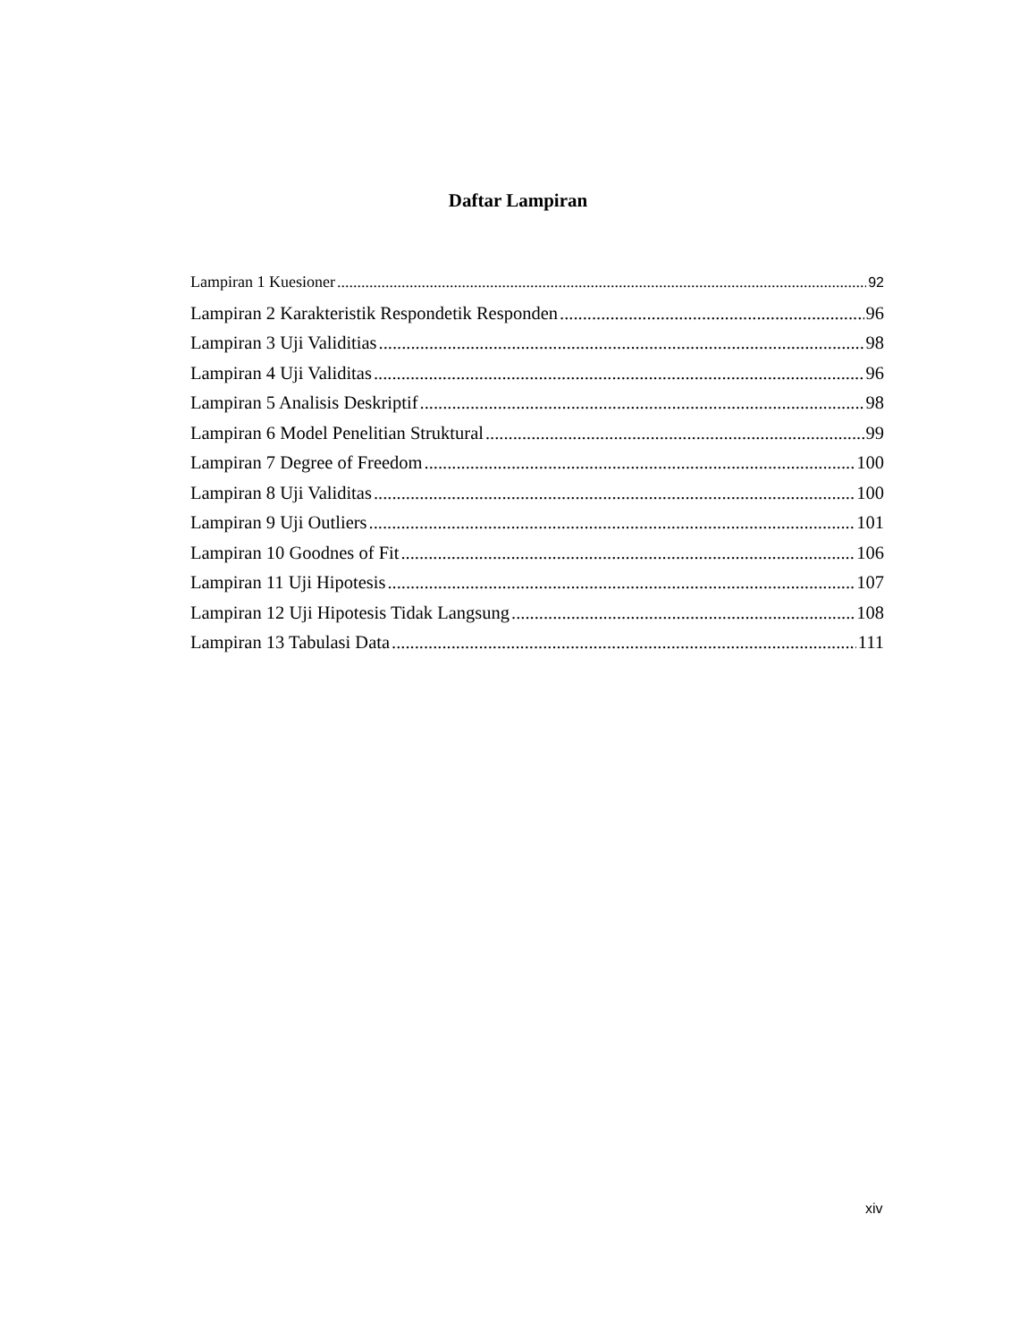Daftar Lampiran
Lampiran 1 Kuesioner 92
Lampiran 2 Karakteristik Respondetik Responden 96
Lampiran 3 Uji Validitias 98
Lampiran 4 Uji Validitas 96
Lampiran 5 Analisis Deskriptif 98
Lampiran 6 Model Penelitian Struktural 99
Lampiran 7 Degree of Freedom 100
Lampiran 8 Uji Validitas 100
Lampiran 9 Uji Outliers 101
Lampiran 10 Goodnes of Fit 106
Lampiran 11 Uji Hipotesis 107
Lampiran 12 Uji Hipotesis Tidak Langsung 108
Lampiran 13 Tabulasi Data 111
xiv